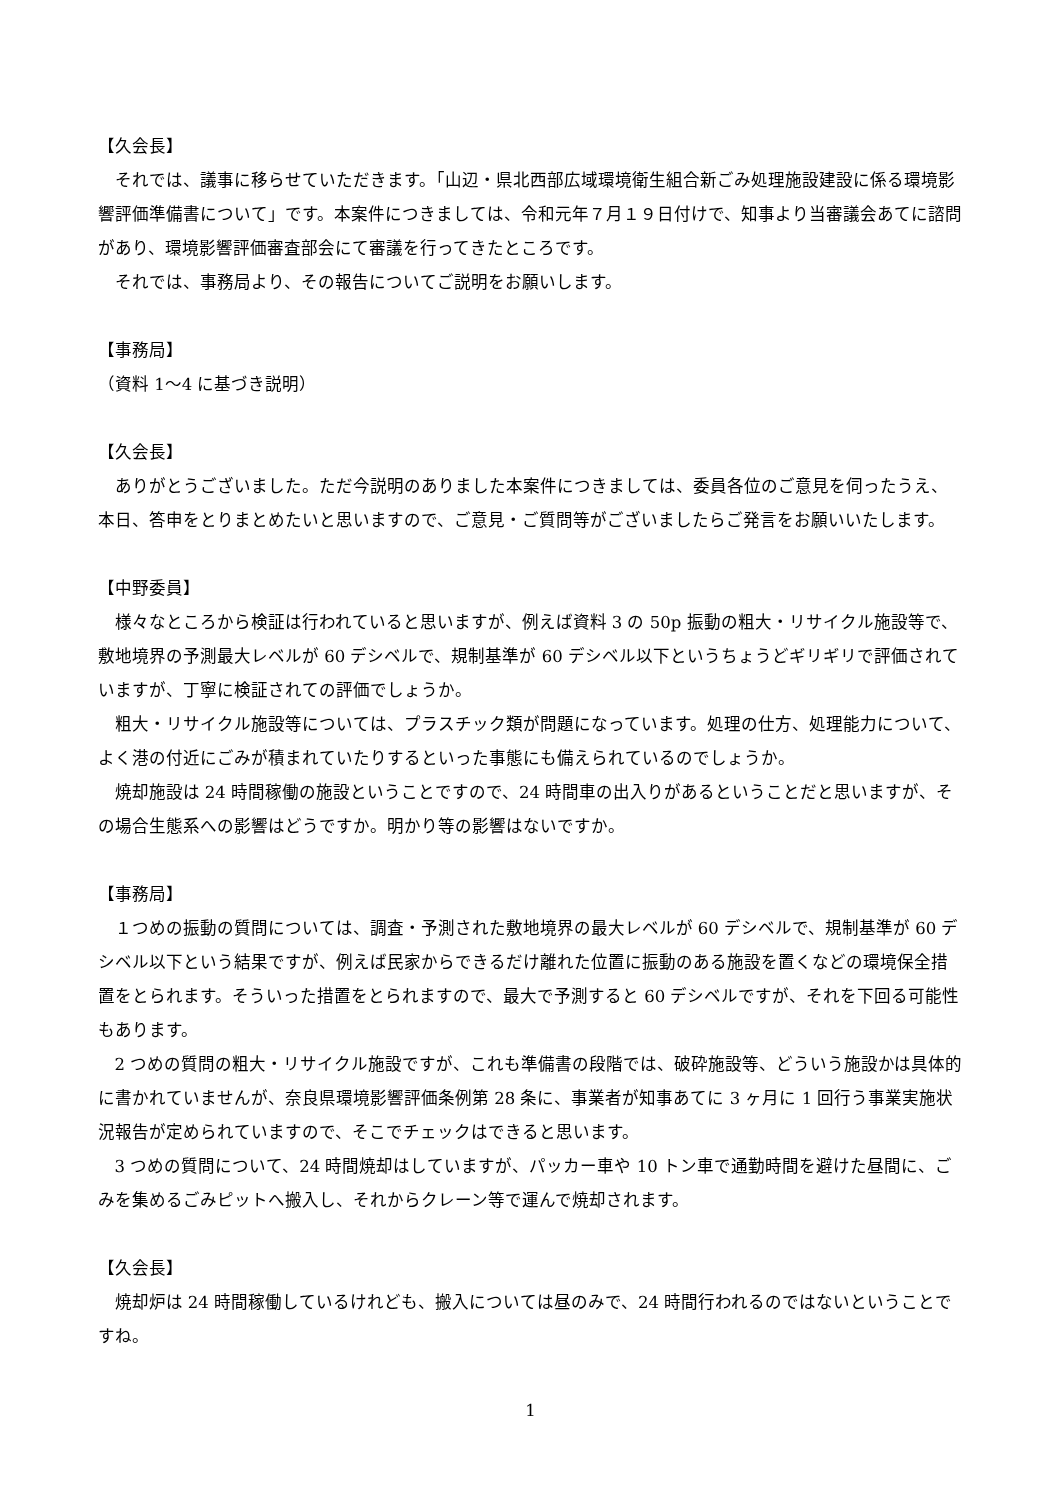【久会長】
それでは、議事に移らせていただきます。「山辺・県北西部広域環境衛生組合新ごみ処理施設建設に係る環境影響評価準備書について」です。本案件につきましては、令和元年７月１９日付けで、知事より当審議会あてに諮問があり、環境影響評価審査部会にて審議を行ってきたところです。
それでは、事務局より、その報告についてご説明をお願いします。
【事務局】
（資料 1～4 に基づき説明）
【久会長】
ありがとうございました。ただ今説明のありました本案件につきましては、委員各位のご意見を伺ったうえ、本日、答申をとりまとめたいと思いますので、ご意見・ご質問等がございましたらご発言をお願いいたします。
【中野委員】
様々なところから検証は行われていると思いますが、例えば資料 3 の 50p 振動の粗大・リサイクル施設等で、敷地境界の予測最大レベルが 60 デシベルで、規制基準が 60 デシベル以下というちょうどギリギリで評価されていますが、丁寧に検証されての評価でしょうか。
粗大・リサイクル施設等については、プラスチック類が問題になっています。処理の仕方、処理能力について、よく港の付近にごみが積まれていたりするといった事態にも備えられているのでしょうか。
焼却施設は 24 時間稼働の施設ということですので、24 時間車の出入りがあるということだと思いますが、その場合生態系への影響はどうですか。明かり等の影響はないですか。
【事務局】
１つめの振動の質問については、調査・予測された敷地境界の最大レベルが 60 デシベルで、規制基準が 60 デシベル以下という結果ですが、例えば民家からできるだけ離れた位置に振動のある施設を置くなどの環境保全措置をとられます。そういった措置をとられますので、最大で予測すると 60 デシベルですが、それを下回る可能性もあります。
2 つめの質問の粗大・リサイクル施設ですが、これも準備書の段階では、破砕施設等、どういう施設かは具体的に書かれていませんが、奈良県環境影響評価条例第 28 条に、事業者が知事あてに 3 ヶ月に 1 回行う事業実施状況報告が定められていますので、そこでチェックはできると思います。
3 つめの質問について、24 時間焼却はしていますが、パッカー車や 10 トン車で通勤時間を避けた昼間に、ごみを集めるごみピットへ搬入し、それからクレーン等で運んで焼却されます。
【久会長】
焼却炉は 24 時間稼働しているけれども、搬入については昼のみで、24 時間行われるのではないということですね。
1